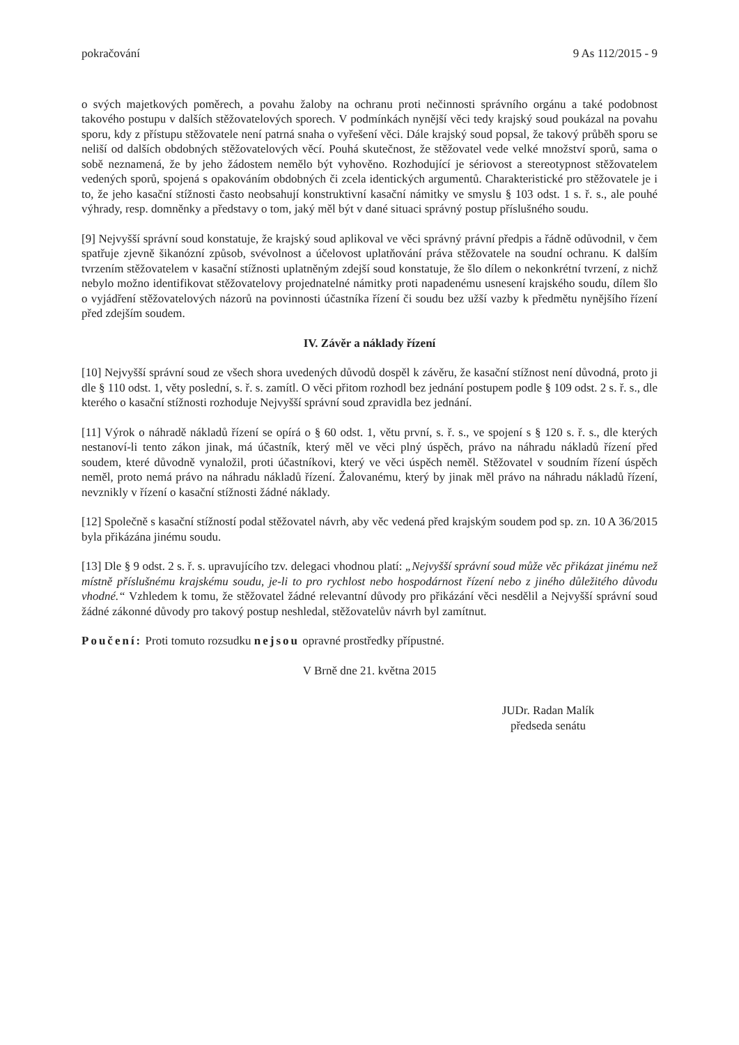pokračování 9 As 112/2015 - 9
o svých majetkových poměrech, a povahu žaloby na ochranu proti nečinnosti správního orgánu a také podobnost takového postupu v dalších stěžovatelových sporech. V podmínkách nynější věci tedy krajský soud poukázal na povahu sporu, kdy z přístupu stěžovatele není patrná snaha o vyřešení věci. Dále krajský soud popsal, že takový průběh sporu se neliší od dalších obdobných stěžovatelových věcí. Pouhá skutečnost, že stěžovatel vede velké množství sporů, sama o sobě neznamená, že by jeho žádostem nemělo být vyhověno. Rozhodující je sériovost a stereotypnost stěžovatelem vedených sporů, spojená s opakováním obdobných či zcela identických argumentů. Charakteristické pro stěžovatele je i to, že jeho kasační stížnosti často neobsahují konstruktivní kasační námitky ve smyslu § 103 odst. 1 s. ř. s., ale pouhé výhrady, resp. domněnky a představy o tom, jaký měl být v dané situaci správný postup příslušného soudu.
[9] Nejvyšší správní soud konstatuje, že krajský soud aplikoval ve věci správný právní předpis a řádně odůvodnil, v čem spatřuje zjevně šikanózní způsob, svévolnost a účelovost uplatňování práva stěžovatele na soudní ochranu. K dalším tvrzením stěžovatelem v kasační stížnosti uplatněným zdejší soud konstatuje, že šlo dílem o nekonkrétní tvrzení, z nichž nebylo možno identifikovat stěžovatelovy projednatelné námitky proti napadenému usnesení krajského soudu, dílem šlo o vyjádření stěžovatelových názorů na povinnosti účastníka řízení či soudu bez užší vazby k předmětu nynějšího řízení před zdejším soudem.
IV. Závěr a náklady řízení
[10] Nejvyšší správní soud ze všech shora uvedených důvodů dospěl k závěru, že kasační stížnost není důvodná, proto ji dle § 110 odst. 1, věty poslední, s. ř. s. zamítl. O věci přitom rozhodl bez jednání postupem podle § 109 odst. 2 s. ř. s., dle kterého o kasační stížnosti rozhoduje Nejvyšší správní soud zpravidla bez jednání.
[11] Výrok o náhradě nákladů řízení se opírá o § 60 odst. 1, větu první, s. ř. s., ve spojení s § 120 s. ř. s., dle kterých nestanoví-li tento zákon jinak, má účastník, který měl ve věci plný úspěch, právo na náhradu nákladů řízení před soudem, které důvodně vynaložil, proti účastníkovi, který ve věci úspěch neměl. Stěžovatel v soudním řízení úspěch neměl, proto nemá právo na náhradu nákladů řízení. Žalovanému, který by jinak měl právo na náhradu nákladů řízení, nevznikly v řízení o kasační stížnosti žádné náklady.
[12] Společně s kasační stížností podal stěžovatel návrh, aby věc vedená před krajským soudem pod sp. zn. 10 A 36/2015 byla přikázána jinému soudu.
[13] Dle § 9 odst. 2 s. ř. s. upravujícího tzv. delegaci vhodnou platí: „Nejvyšší správní soud může věc přikázat jinému než místně příslušnému krajskému soudu, je-li to pro rychlost nebo hospodárnost řízení nebo z jiného důležitého důvodu vhodné.“ Vzhledem k tomu, že stěžovatel žádné relevantní důvody pro přikázání věci nesdělil a Nejvyšší správní soud žádné zákonné důvody pro takový postup neshledal, stěžovatelův návrh byl zamítnut.
Poučení: Proti tomuto rozsudku nejsou opravné prostředky přípustné.
V Brně dne 21. května 2015
JUDr. Radan Malík
předseda senátu